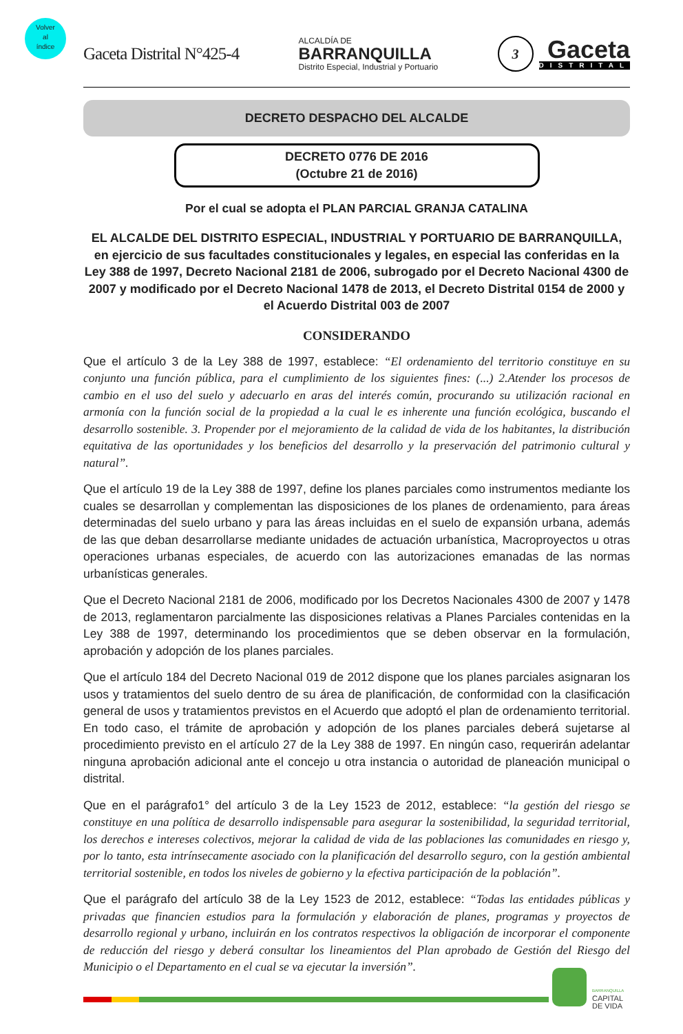Volver
al
índice
Gaceta Distrital N°425-4
ALCALDÍA DE
BARRANQUILLA
Distrito Especial, Industrial y Portuario
3
Gaceta
DISTRITAL
DECRETO DESPACHO DEL ALCALDE
DECRETO 0776 DE 2016
(Octubre 21 de 2016)
Por el cual se adopta el PLAN PARCIAL GRANJA CATALINA
EL ALCALDE DEL DISTRITO ESPECIAL, INDUSTRIAL Y PORTUARIO DE BARRANQUILLA, en ejercicio de sus facultades constitucionales y legales, en especial las conferidas en la Ley 388 de 1997, Decreto Nacional 2181 de 2006, subrogado por el Decreto Nacional 4300 de 2007 y modificado por el Decreto Nacional 1478 de 2013, el Decreto Distrital 0154 de 2000 y el Acuerdo Distrital 003 de 2007
CONSIDERANDO
Que el artículo 3 de la Ley 388 de 1997, establece: “El ordenamiento del territorio constituye en su conjunto una función pública, para el cumplimiento de los siguientes fines: (...) 2.Atender los procesos de cambio en el uso del suelo y adecuarlo en aras del interés común, procurando su utilización racional en armonía con la función social de la propiedad a la cual le es inherente una función ecológica, buscando el desarrollo sostenible. 3. Propender por el mejoramiento de la calidad de vida de los habitantes, la distribución equitativa de las oportunidades y los beneficios del desarrollo y la preservación del patrimonio cultural y natural”.
Que el artículo 19 de la Ley 388 de 1997, define los planes parciales como instrumentos mediante los cuales se desarrollan y complementan las disposiciones de los planes de ordenamiento, para áreas determinadas del suelo urbano y para las áreas incluidas en el suelo de expansión urbana, además de las que deban desarrollarse mediante unidades de actuación urbanística, Macroproyectos u otras operaciones urbanas especiales, de acuerdo con las autorizaciones emanadas de las normas urbanísticas generales.
Que el Decreto Nacional 2181 de 2006, modificado por los Decretos Nacionales 4300 de 2007 y 1478 de 2013, reglamentaron parcialmente las disposiciones relativas a Planes Parciales contenidas en la Ley 388 de 1997, determinando los procedimientos que se deben observar en la formulación, aprobación y adopción de los planes parciales.
Que el artículo 184 del Decreto Nacional 019 de 2012 dispone que los planes parciales asignaran los usos y tratamientos del suelo dentro de su área de planificación, de conformidad con la clasificación general de usos y tratamientos previstos en el Acuerdo que adoptó el plan de ordenamiento territorial. En todo caso, el trámite de aprobación y adopción de los planes parciales deberá sujetarse al procedimiento previsto en el artículo 27 de la Ley 388 de 1997. En ningún caso, requerirán adelantar ninguna aprobación adicional ante el concejo u otra instancia o autoridad de planeación municipal o distrital.
Que en el parágrafo1° del artículo 3 de la Ley 1523 de 2012, establece: “la gestión del riesgo se constituye en una política de desarrollo indispensable para asegurar la sostenibilidad, la seguridad territorial, los derechos e intereses colectivos, mejorar la calidad de vida de las poblaciones las comunidades en riesgo y, por lo tanto, esta intrínsecamente asociado con la planificación del desarrollo seguro, con la gestión ambiental territorial sostenible, en todos los niveles de gobierno y la efectiva participación de la población”.
Que el parágrafo del artículo 38 de la Ley 1523 de 2012, establece: “Todas las entidades públicas y privadas que financien estudios para la formulación y elaboración de planes, programas y proyectos de desarrollo regional y urbano, incluirán en los contratos respectivos la obligación de incorporar el componente de reducción del riesgo y deberá consultar los lineamientos del Plan aprobado de Gestión del Riesgo del Municipio o el Departamento en el cual se va ejecutar la inversión”.
BARRANQUILLA
CAPITAL
DE VIDA